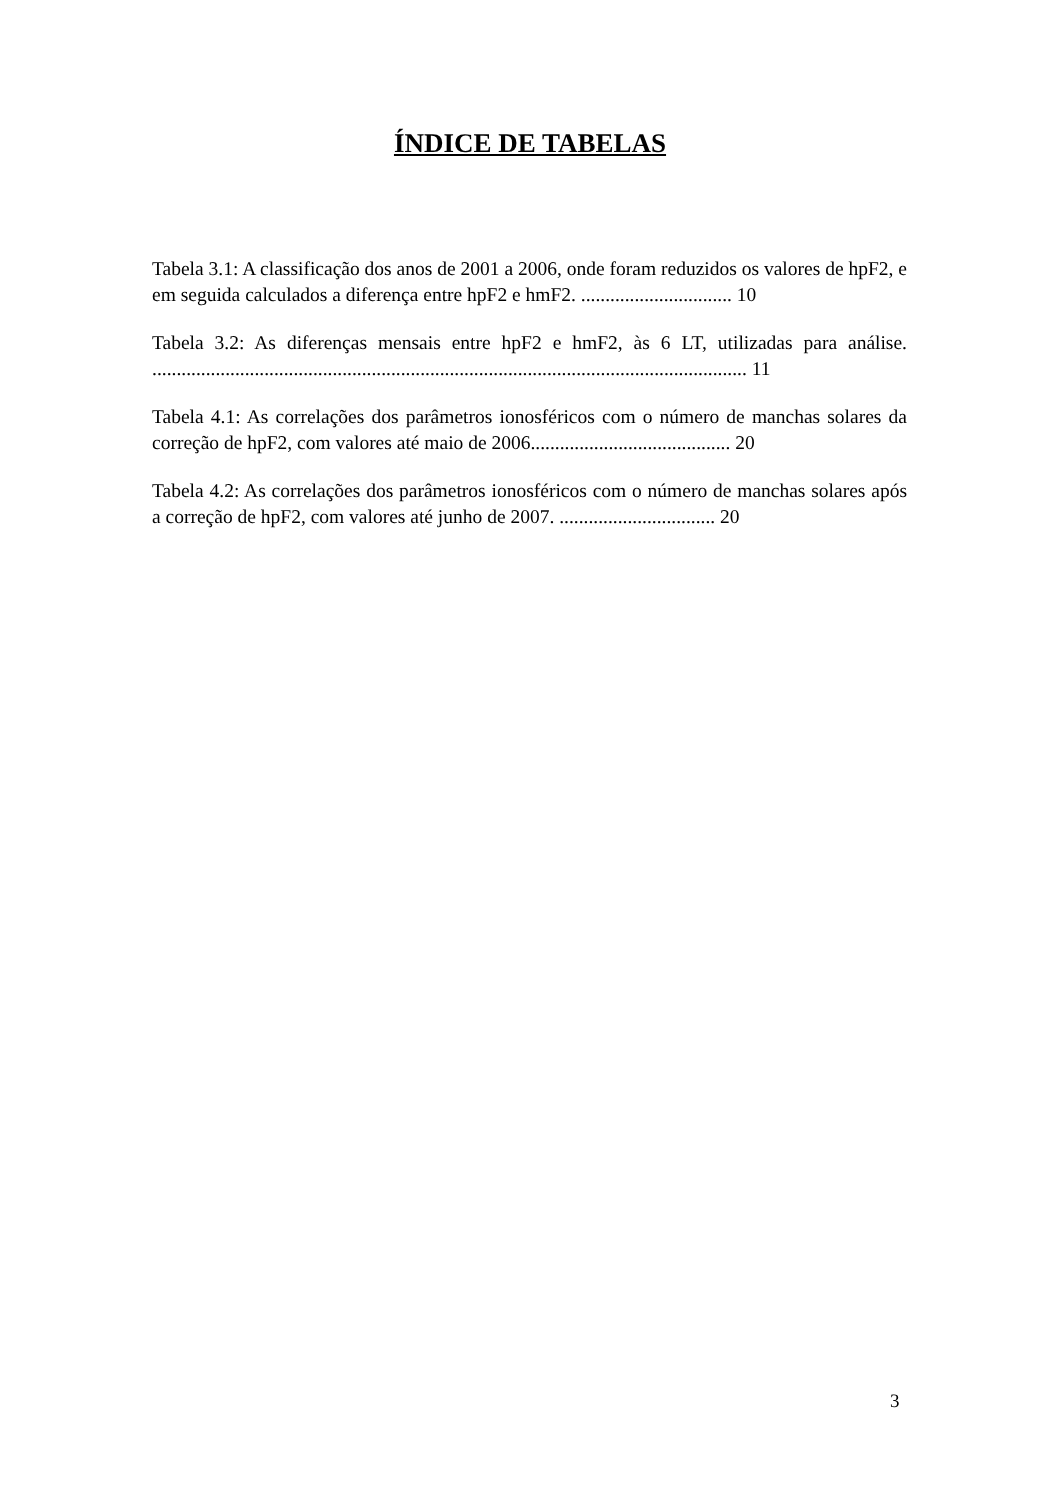ÍNDICE DE TABELAS
Tabela 3.1: A classificação dos anos de 2001 a 2006, onde foram reduzidos os valores de hpF2, e em seguida calculados a diferença entre hpF2 e hmF2. ............................... 10
Tabela 3.2: As diferenças mensais entre hpF2 e hmF2, às 6 LT, utilizadas para análise. .......................................................................................................................... 11
Tabela 4.1: As correlações dos parâmetros ionosféricos com o número de manchas solares da correção de hpF2, com valores até maio de 2006......................................... 20
Tabela 4.2: As correlações dos parâmetros ionosféricos com o número de manchas solares após a correção de hpF2, com valores até junho de 2007. ................................ 20
3